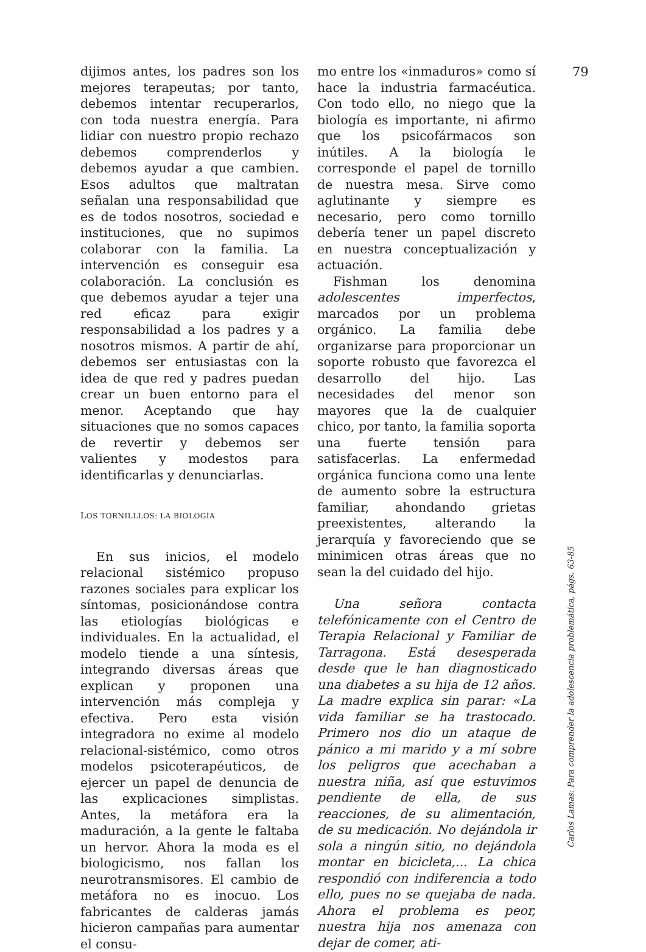79
dijimos antes, los padres son los mejores terapeutas; por tanto, debemos intentar recuperarlos, con toda nuestra energía. Para lidiar con nuestro propio rechazo debemos comprenderlos y debemos ayudar a que cambien. Esos adultos que maltratan señalan una responsabilidad que es de todos nosotros, sociedad e instituciones, que no supimos colaborar con la familia. La intervención es conseguir esa colaboración. La conclusión es que debemos ayudar a tejer una red eficaz para exigir responsabilidad a los padres y a nosotros mismos. A partir de ahí, debemos ser entusiastas con la idea de que red y padres puedan crear un buen entorno para el menor. Aceptando que hay situaciones que no somos capaces de revertir y debemos ser valientes y modestos para identificarlas y denunciarlas.
LOS TORNILLLOS: LA BIOLOGÍA
En sus inicios, el modelo relacional sistémico propuso razones sociales para explicar los síntomas, posicionándose contra las etiologías biológicas e individuales. En la actualidad, el modelo tiende a una síntesis, integrando diversas áreas que explican y proponen una intervención más compleja y efectiva. Pero esta visión integradora no exime al modelo relacional-sistémico, como otros modelos psicoterapéuticos, de ejercer un papel de denuncia de las explicaciones simplistas. Antes, la metáfora era la maduración, a la gente le faltaba un hervor. Ahora la moda es el biologicismo, nos fallan los neurotransmisores. El cambio de metáfora no es inocuo. Los fabricantes de calderas jamás hicieron campañas para aumentar el consu-
mo entre los «inmaduros» como sí hace la industria farmacéutica. Con todo ello, no niego que la biología es importante, ni afirmo que los psicofármacos son inútiles. A la biología le corresponde el papel de tornillo de nuestra mesa. Sirve como aglutinante y siempre es necesario, pero como tornillo debería tener un papel discreto en nuestra conceptualización y actuación.
Fishman los denomina adolescentes imperfectos, marcados por un problema orgánico. La familia debe organizarse para proporcionar un soporte robusto que favorezca el desarrollo del hijo. Las necesidades del menor son mayores que la de cualquier chico, por tanto, la familia soporta una fuerte tensión para satisfacerlas. La enfermedad orgánica funciona como una lente de aumento sobre la estructura familiar, ahondando grietas preexistentes, alterando la jerarquía y favoreciendo que se minimicen otras áreas que no sean la del cuidado del hijo.
Una señora contacta telefónicamente con el Centro de Terapia Relacional y Familiar de Tarragona. Está desesperada desde que le han diagnosticado una diabetes a su hija de 12 años. La madre explica sin parar: «La vida familiar se ha trastocado. Primero nos dio un ataque de pánico a mi marido y a mí sobre los peligros que acechaban a nuestra niña, así que estuvimos pendiente de ella, de sus reacciones, de su alimentación, de su medicación. No dejándola ir sola a ningún sitio, no dejándola montar en bicicleta,... La chica respondió con indiferencia a todo ello, pues no se quejaba de nada. Ahora el problema es peor, nuestra hija nos amenaza con dejar de comer, ati-
Carlos Lamas: Para comprender la adolescencia problemática, págs. 63-85